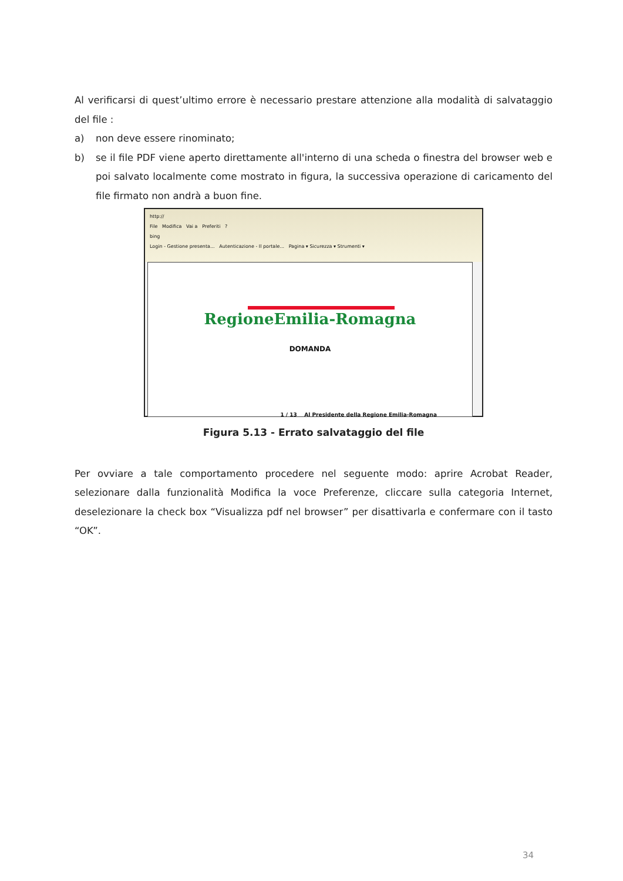Al verificarsi di quest’ultimo errore è necessario prestare attenzione alla modalità di salvataggio del file :
a) non deve essere rinominato;
b) se il file PDF viene aperto direttamente all'interno di una scheda o finestra del browser web e poi salvato localmente come mostrato in figura, la successiva operazione di caricamento del file firmato non andrà a buon fine.
http://
File Modifica Vai a Preferiti ?
bing
Login - Gestione presenta... Autenticazione - Il portale... Pagina ▾ Sicurezza ▾ Strumenti ▾
RegioneEmilia-Romagna
DOMANDA
1 / 13 Al Presidente della Regione Emilia-Romagna
Figura 5.13 - Errato salvataggio del file
Per ovviare a tale comportamento procedere nel seguente modo: aprire Acrobat Reader, selezionare dalla funzionalità Modifica la voce Preferenze, cliccare sulla categoria Internet, deselezionare la check box “Visualizza pdf nel browser” per disattivarla e confermare con il tasto “OK”.
34